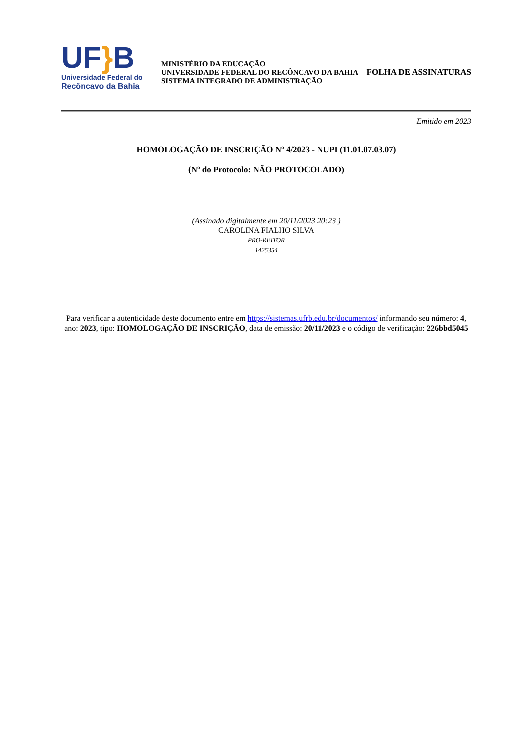UF}B
Universidade Federal do
Recôncavo da Bahia
MINISTÉRIO DA EDUCAÇÃO
UNIVERSIDADE FEDERAL DO RECÔNCAVO DA BAHIA
SISTEMA INTEGRADO DE ADMINISTRAÇÃO
FOLHA DE ASSINATURAS
Emitido em 2023
HOMOLOGAÇÃO DE INSCRIÇÃO Nº 4/2023 - NUPI (11.01.07.03.07)
(Nº do Protocolo: NÃO PROTOCOLADO)
(Assinado digitalmente em 20/11/2023 20:23 )
CAROLINA FIALHO SILVA
PRO-REITOR
1425354
Para verificar a autenticidade deste documento entre em https://sistemas.ufrb.edu.br/documentos/ informando seu número: 4, ano: 2023, tipo: HOMOLOGAÇÃO DE INSCRIÇÃO, data de emissão: 20/11/2023 e o código de verificação: 226bbd5045